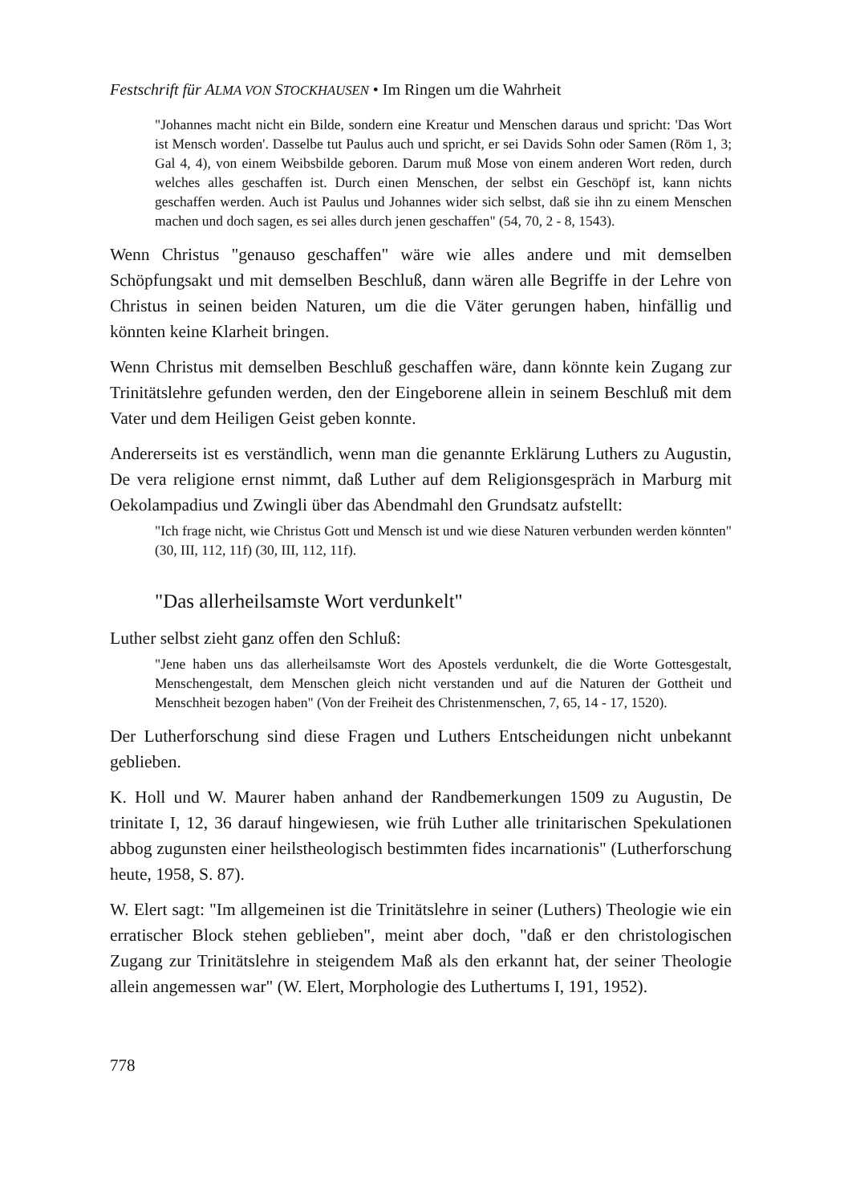Festschrift für ALMA VON STOCKHAUSEN • Im Ringen um die Wahrheit
"Johannes macht nicht ein Bilde, sondern eine Kreatur und Menschen daraus und spricht: 'Das Wort ist Mensch worden'. Dasselbe tut Paulus auch und spricht, er sei Davids Sohn oder Samen (Röm 1, 3; Gal 4, 4), von einem Weibsbilde geboren. Darum muß Mose von einem anderen Wort reden, durch welches alles geschaffen ist. Durch einen Menschen, der selbst ein Geschöpf ist, kann nichts geschaffen werden. Auch ist Paulus und Johannes wider sich selbst, daß sie ihn zu einem Menschen machen und doch sagen, es sei alles durch jenen geschaffen" (54, 70, 2 - 8, 1543).
Wenn Christus "genauso geschaffen" wäre wie alles andere und mit demselben Schöpfungsakt und mit demselben Beschluß, dann wären alle Begriffe in der Lehre von Christus in seinen beiden Naturen, um die die Väter gerungen haben, hinfällig und könnten keine Klarheit bringen.
Wenn Christus mit demselben Beschluß geschaffen wäre, dann könnte kein Zugang zur Trinitätslehre gefunden werden, den der Eingeborene allein in seinem Beschluß mit dem Vater und dem Heiligen Geist geben konnte.
Andererseits ist es verständlich, wenn man die genannte Erklärung Luthers zu Augustin, De vera religione ernst nimmt, daß Luther auf dem Religionsgespräch in Marburg mit Oekolampadius und Zwingli über das Abendmahl den Grundsatz aufstellt:
"Ich frage nicht, wie Christus Gott und Mensch ist und wie diese Naturen verbunden werden könnten" (30, III, 112, 11f) (30, III, 112, 11f).
"Das allerheilsamste Wort verdunkelt"
Luther selbst zieht ganz offen den Schluß:
"Jene haben uns das allerheilsamste Wort des Apostels verdunkelt, die die Worte Gottesgestalt, Menschengestalt, dem Menschen gleich nicht verstanden und auf die Naturen der Gottheit und Menschheit bezogen haben" (Von der Freiheit des Christenmenschen, 7, 65, 14 - 17, 1520).
Der Lutherforschung sind diese Fragen und Luthers Entscheidungen nicht unbekannt geblieben.
K. Holl und W. Maurer haben anhand der Randbemerkungen 1509 zu Augustin, De trinitate I, 12, 36 darauf hingewiesen, wie früh Luther alle trinitarischen Spekulationen abbog zugunsten einer heilstheologisch bestimmten fides incarnationis" (Lutherforschung heute, 1958, S. 87).
W. Elert sagt: "Im allgemeinen ist die Trinitätslehre in seiner (Luthers) Theologie wie ein erratischer Block stehen geblieben", meint aber doch, "daß er den christologischen Zugang zur Trinitätslehre in steigendem Maß als den erkannt hat, der seiner Theologie allein angemessen war" (W. Elert, Morphologie des Luthertums I, 191, 1952).
778